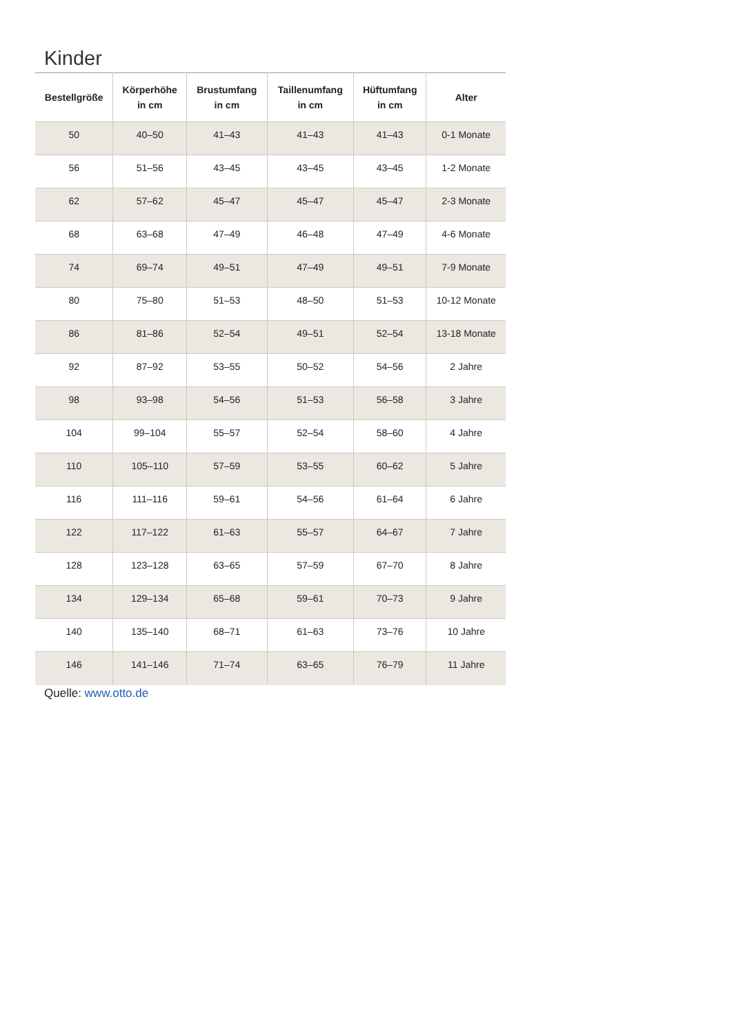Kinder
| Bestellgröße | Körperhöhe in cm | Brustumfang in cm | Taillenumfang in cm | Hüftumfang in cm | Alter |
| --- | --- | --- | --- | --- | --- |
| 50 | 40–50 | 41–43 | 41–43 | 41–43 | 0-1 Monate |
| 56 | 51–56 | 43–45 | 43–45 | 43–45 | 1-2 Monate |
| 62 | 57–62 | 45–47 | 45–47 | 45–47 | 2-3 Monate |
| 68 | 63–68 | 47–49 | 46–48 | 47–49 | 4-6 Monate |
| 74 | 69–74 | 49–51 | 47–49 | 49–51 | 7-9 Monate |
| 80 | 75–80 | 51–53 | 48–50 | 51–53 | 10-12 Monate |
| 86 | 81–86 | 52–54 | 49–51 | 52–54 | 13-18 Monate |
| 92 | 87–92 | 53–55 | 50–52 | 54–56 | 2 Jahre |
| 98 | 93–98 | 54–56 | 51–53 | 56–58 | 3 Jahre |
| 104 | 99–104 | 55–57 | 52–54 | 58–60 | 4 Jahre |
| 110 | 105–110 | 57–59 | 53–55 | 60–62 | 5 Jahre |
| 116 | 111–116 | 59–61 | 54–56 | 61–64 | 6 Jahre |
| 122 | 117–122 | 61–63 | 55–57 | 64–67 | 7 Jahre |
| 128 | 123–128 | 63–65 | 57–59 | 67–70 | 8 Jahre |
| 134 | 129–134 | 65–68 | 59–61 | 70–73 | 9 Jahre |
| 140 | 135–140 | 68–71 | 61–63 | 73–76 | 10 Jahre |
| 146 | 141–146 | 71–74 | 63–65 | 76–79 | 11 Jahre |
Quelle: www.otto.de